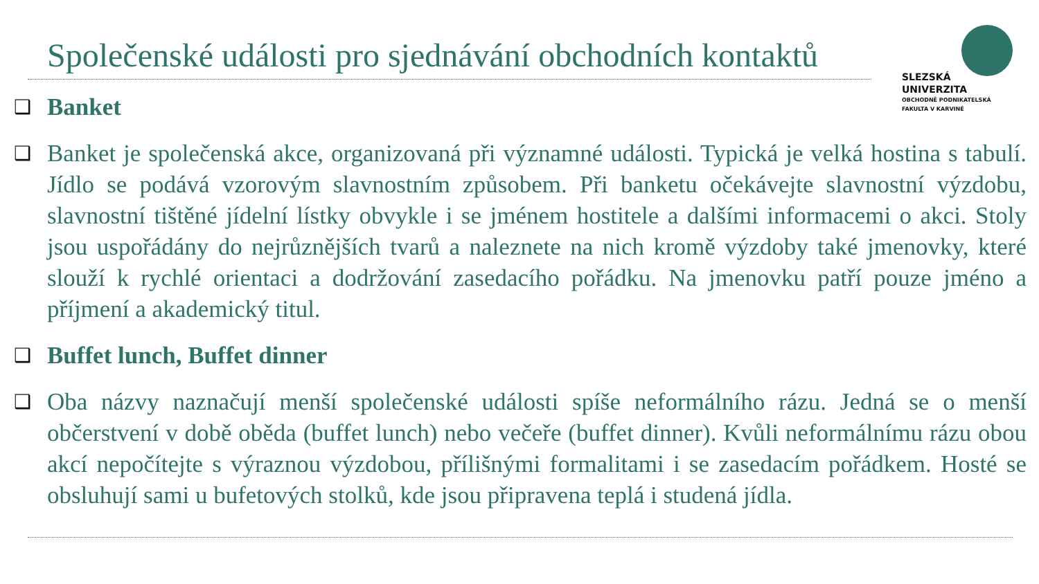Společenské události pro sjednávání obchodních kontaktů
SLEZSKÁ
UNIVERZITA
OBCHODNĚ PODNIKATELSKÁ
FAKULTA V KARVINÉ
❑
Banket
❑
Banket je společenská akce, organizovaná při významné události. Typická je velká hostina s tabulí. Jídlo se podává vzorovým slavnostním způsobem. Při banketu očekávejte slavnostní výzdobu, slavnostní tištěné jídelní lístky obvykle i se jménem hostitele a dalšími informacemi o akci. Stoly jsou uspořádány do nejrůznějších tvarů a naleznete na nich kromě výzdoby také jmenovky, které slouží k rychlé orientaci a dodržování zasedacího pořádku. Na jmenovku patří pouze jméno a příjmení a akademický titul.
❑
Buffet lunch, Buffet dinner
❑
Oba názvy naznačují menší společenské události spíše neformálního rázu. Jedná se o menší občerstvení v době oběda (buffet lunch) nebo večeře (buffet dinner). Kvůli neformálnímu rázu obou akcí nepočítejte s výraznou výzdobou, přílišnými formalitami i se zasedacím pořádkem. Hosté se obsluhují sami u bufetových stolků, kde jsou připravena teplá i studená jídla.